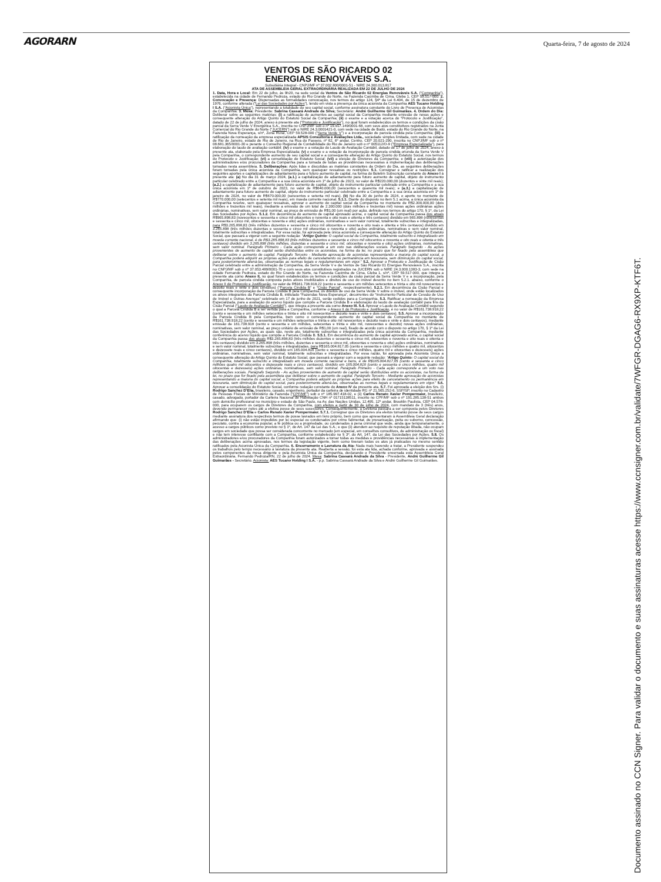AGORARN Quarta-feira, 7 de agosto de 2024
VENTOS DE SÃO RICARDO 02
ENERGIAS RENOVÁVEIS S.A.
Subsidiária Integral - CNPJ/MF nº 37.002.800/0001-51 - NIRE 24.300.013.817
ATA DE ASSEMBLEIA GERAL EXTRAORDINÁRIA REALIZADA EM 22 DE JULHO DE 2024
1. Data, Hora e Local: Em 22 de julho, às 9h20, na sede social da Ventos de São Ricardo 02 Energias Renováveis S.A. (“Companhia”), estabelecida na cidade de Fernando Pedroza, estado do Rio Grande do Norte, na Fazenda Cacimba de Cima, Gleba 1, CEP 59.517-000. 2. Convocação e Presença: Dispensadas as formalidades convocação, nos termos do artigo 124, §4º da Lei 6.404, de 15 de dezembro de 1976, conforme alterada (“Lei das Sociedades por Ações”), tendo em vista a presença da única acionista da Companhia AES Tucano Holding I S.A. (“Acionista Única”), representando a totalidade do seu capital social, conforme assinatura constante do Livro de Presença de Acionistas da Companhia. 3. Mesa: Presidente: Sabrina Cassará Andrade da Silva; Secretário: André Guilherme Gil Guimarães. 4. Ordem do Dia: Deliberar sobre as seguintes matérias: (i) a ratificação de aumentos ao capital social da Companhia mediante emissão de novas ações e consequente alteração do Artigo Quinto do Estatuto Social da Companhia; (ii) o exame e a votação acerca do “Protocolo e Justificação”, datado de 22 de julho de 2024, anexo à presente ata (“Protocolo e Justificação”), no qual foram estabelecidos os termos e condições da cisão parcial da Serra Verde V Energética S.A., inscrita no CNPJ/MF sob o nº 19.917.149/0001-68, com seus atos constitutivos registrados na Junta Comercial do Rio Grande do Norte (“JUCERN”) sob o NIRE 24.3.0001421-0, com sede na cidade de Bodó, estado do Rio Grande do Norte, na Fazenda Nova Esperança, s/nº, Zona Rural, CEP 59.528-000 (“Serra Verde V”) e a incorporação de parcela cindida pela Companhia; (iii) a ratificação da nomeação da empresa especializada APSIS Consultoria e Avaliações Ltda., sociedade simples limitada, com sede na cidade de Rio de Janeiro, estado de Rio de Janeiro, na Rua do Passeio, nº 62, 6º andar, Centro, CEP 20.021-290, inscrita no CNPJ/MF sob o nº 08.681.365/0001-30 e perante o Conselho Regional de Contabilidade do Rio de Janeiro sob o nº 005112/O-9 (“Empresa Especializada”), para elaboração do laudo de avaliação contábil; (iv) o exame e a votação do Laudo de Avaliação Contábil, datado de 17 de julho de 2024, anexo à presente ata, elaborado pela Empresa Especializada; (v) o exame e a votação da incorporação de parcela cindida oriunda da Serra Verde V pela Companhia, o correspondente aumento de seu capital social e a consequente alteração do Artigo Quinto do Estatuto Social, nos termos do Protocolo e Justificação; (vi) a consolidação do Estatuto Social; (vii) a eleição de Diretores da Companhia; e (viii) a autorização dos administradores e/ou procuradores da Companhia para a tomada de todas as providências necessárias à implementação das deliberações tomadas nesta assembleia. 5. Deliberações: Após lidas e discutidas as matérias constantes da Ordem do Dia, as seguintes deliberações foram tomadas pela única acionista da Companhia, sem quaisquer ressalvas ou restrições: 5.1. Consignar e ratificar a realização dos seguintes aportes e capitalizações de adiantamento para o futuro aumento de capital, na forma do Boletim Subscrição constante do Anexo I à presente ata: (a) No dia 31 de março 2024, (a.1.) a capitalização de adiantamento para futuro aumento de capital, objeto do instrumento particular celebrado entre a Companhia e a sua única acionista em 1º de julho de 2023, no valor de R$220.000,00 (duzentos e vinte mil reais); (a.2.) a capitalização de adiantamento para futuro aumento de capital, objeto do instrumento particular celebrado entre a Companhia e a sua única acionista em 1º de outubro de 2023, no valor de R$640.000,00 (seiscentos e quarenta mil reais); e (a.3.) a capitalização de adiantamento para futuro aumento de capital, objeto do instrumento particular celebrado entre a Companhia e a sua única acionista em 1º de janeiro de 2024, no valor de R$670.000,00 (seiscentos e setenta mil reais). (b) No dia 30 de junho de 2024, o aporte no montante de R$770.000,00 (setecentos e setenta mil reais), em moeda corrente nacional. 5.1.1. Diante do disposto no item 5.1 acima, a única acionista da Companhia resolve, sem quaisquer ressalvas, aprovar o aumento do capital social da Companhia no montante de R$2.300.000,00 (dois milhões e trezentos mil reais), mediante a emissão de um total de 2.300.000 (dois milhões e trezentas mil) novas ações ordinárias ações ordinárias, nominativas, sem valor nominal, ao preço de emissão de R$1,00 (um real) por ação, definido nos termos do artigo 170, § 1º, da Lei das Sociedades por Ações. 5.1.2. Em decorrência do aumento de capital aprovado acima, o capital social da Companhia passa dos atuais R$965.898,83 (novecentos e sessenta e cinco mil oitocentos e noventa e oito reais e oitenta e três centavos) dividido em 965.898 (novecentas e sessenta e cinco mil, oitocentas e noventa e oito) ações ordinárias, nominativas e sem valor nominal, totalmente subscritas e integralizadas, para R$3.265.898,83 (três milhões duzentos e sessenta e cinco mil oitocentos e noventa e oito reais e oitenta e três centavos) dividido em 3.265.898 (três milhões duzentas e sessenta e cinco mil oitocentas e noventa e oito) ações ordinárias, nominativas e sem valor nominal, totalmente subscritas e integralizadas. Por essa razão, foi aprovada pela única acionista a consequente alteração do Artigo Quinto do Estatuto Social, que passará a vigorar com a seguinte redação: “Artigo Quinto: O capital social da Companhia, totalmente subscrito e integralizado em moeda corrente nacional, é de R$3.265.898,83 (três milhões duzentos e sessenta e cinco mil oitocentos e noventa e oito reais e oitenta e três centavos) dividido em 3.265.898 (três milhões, duzentas e sessenta e cinco mil, oitocentas e noventa e oito) ações ordinárias, nominativas, sem valor nominal. Parágrafo Primeiro - Cada ação corresponde a um voto nas deliberações sociais. Parágrafo Segundo - As ações provenientes de aumento de capital serão distribuídas entre os acionistas, na forma da lei, no prazo que for fixado pela assembleia que deliberar sobre o aumento de capital. Parágrafo Terceiro - Mediante aprovação de acionistas representando a maioria do capital social, a Companhia poderá adquirir as próprias ações para efeito de cancelamento ou permanência em tesouraria, sem diminuição do capital social, para posteriormente aliená-las, observadas as normas legais e regulamentares em vigor.” 5.2. Aprovar o Protocolo e Justificação de Cisão Parcial celebrado entre a administração da Companhia, da Serra Verde V e da Ventos de São Ricardo 01 Energias Renováveis S.A., inscrita no CNPJ/MF sob o nº 37.053.489/0001-70 e com seus atos constitutivos registrados na JUCERN sob o NIRE 24.3.000.1383-3, com sede na cidade Fernando Pedroza, estado do Rio Grande do Norte, na Fazenda Cacimba de Cima, Gleba 1, s/nº, CEP 59.517-000, que integra a presente ata como Anexo II, no qual foram estabelecidos os termos e condições da cisão parcial da Serra Verde V e a incorporação, pela Companhia, de parcela cindida composta pelos ativos imobilizados e direitos de uso do imóvel descrito no item 5.2.1. abaixo, conforme o Anexo II do Protocolo e Justificação, no valor de R$161.738.918,22 (cento e sessenta e um milhões setecentos e trinta e oito mil novecentos e dezoito reais e vinte e dois centavos) (“Parcela Cindida B” e “Cisão Parcial”, respectivamente). 5.2.1. Em decorrência da Cisão Parcial e consequente incorporação da Parcela Cindida B pela Companhia, os direitos de uso da Serra Verde V sobre o imóvel, onde estão localizados os ativos integrantes da Parcela Cindida B, intitulado “Fazendas Nova Esperança”, decorrentes do “Instrumento Particular de Cessão de Uso de Imóvel e Outras Avenças” celebrado em 17 de junho de 2021, serão cedidos para a Companhia. 5.3. Ratificar a nomeação da Empresa Especializada, para a avaliação do acervo líquido que compõe a Parcela Cindida B e elaboração do laudo de avaliação contábil para fins da Cisão Parcial (“Laudo de Avaliação Contábil”), que integra a presente ata como Anexo III. 5.4. Aprovar o Laudo de Avaliação Contábil segundo o qual a Parcela Cindida B a ser vertida para a Companhia, conforme o Anexo II do Protocolo e Justificação, é no valor de R$161.738.918,22 (cento e sessenta e um milhões setecentos e trinta e oito mil novecentos e dezoito reais e vinte e dois centavos). 5.5. Aprovar a incorporação da Parcela Cindida B pela Companhia, bem como o correspondente aumento do capital social da Companhia no montante de R$161.738.918,22 (cento e sessenta e um milhões setecentos e trinta e oito mil novecentos e dezoito reais e vinte e dois centavos), mediante emissão de 161.738.918 (cento e sessenta e um milhões, setecentas e trinta e oito mil, novecentas e dezoito) novas ações ordinárias, nominativas, sem valor nominal, ao preço unitário de emissão de R$1,00 (um real), fixado de acordo com o disposto no artigo 170, § 1º da Lei das Sociedades por Ações, as quais são, neste ato, totalmente subscritas e integralizadas pela única acionista da Companhia, mediante conferência do acervo líquido que compõe a Parcela Cindida B. 5.5.1. Em decorrência do aumento de capital aprovado acima, o capital social da Companhia passa dos atuais R$3.265.898,83 (três milhões duzentos e sessenta e cinco mil, oitocentos e noventa e oito reais e oitenta e três centavos) dividido em 3.265.898 (três milhões, duzentas e sessenta e cinco mil, oitocentas e noventa e oito) ações ordinárias, nominativas e sem valor nominal, totalmente subscritas e integralizadas, para R$165.004.817,05 (cento e sessenta e cinco milhões e quatro mil, oitocentos e dezessete reais e cinco centavos), dividido em 165.004.816 (cento e sessenta e cinco milhões, quatro mil e oitocentas e dezesseis) ações ordinárias, nominativas, sem valor nominal, totalmente subscritas e integralizadas. Por essa razão, foi aprovada pela Acionista Única a consequente alteração do Artigo Quinto do Estatuto Social, que passará a vigorar com a seguinte redação: “Artigo Quinto: O capital social da Companhia, totalmente subscrito e integralizado em moeda corrente nacional e bens, é de R$165.004.817,05 (cento e sessenta e cinco milhões quatro mil oitocentos e dezessete reais e cinco centavos), dividido em 165.004.816 (cento e sessenta e cinco milhões, quatro mil oitocentas e dezesseis) ações ordinárias, nominativas, sem valor nominal. Parágrafo Primeiro - Cada ação corresponde a um voto nas deliberações sociais. Parágrafo Segundo - As ações provenientes de aumento de capital serão distribuídas entre os acionistas, na forma da lei, no prazo que for fixado pela assembleia que deliberar sobre o aumento de capital. Parágrafo Terceiro - Mediante aprovação de acionistas representando a maioria do capital social, a Companhia poderá adquirir as próprias ações para efeito de cancelamento ou permanência em tesouraria, sem diminuição do capital social, para posteriormente aliená-las, observadas as normas legais e regulamentares em vigor.” 5.6. Aprovar a consolidação do Estatuto Social, conforme redação constante do Anexo IV da presente ata. 5.7. Foi aprovada a eleição dos Srs. (i) Rodrigo Sanchez D’Elia, brasileiro, casado, engenheiro, portador da carteira de identidade RG nº 21.565.252-6, SSP/SP, inscrito no Cadastro de Pessoas Físicas do Ministério da Fazenda (“CPF/MF”) sob o nº 185.997.418-02, e (ii) Carlos Renato Xavier Pompermaier, brasileiro, casado, advogado, portador da Carteira Nacional de Habilitação CNH nº 01715138511, inscrito no CPF/MF sob o nº 191.285.138-51 ambos com domicílio profissional no município e estado de São Paulo, na Av. das Nações Unidas, 12.495, 12º andar, Brooklin Paulista, CEP 04.578-000, para ocuparem os cargos de Diretores da Companhia, com efeitos a partir de 30 de julho de 2024, com mandato de 3 (três) anos, devendo permanecer neles até a efetiva posse de seus sucessores. Consequentemente, a Diretoria passará a ser composta pelos Diretores Rodrigo Sanchez D’Elia e Carlos Renato Xavier Pompermaier. 5.7.1. Consignar que os Diretores ora eleitos tomarão posse de seus cargos mediante assinatura dos respectivos termos de posse lavrados em livro próprio, bem como que apresentaram à Assembleia Geral declaração afirmando que: (i) não estão impedidos por lei especial ou condenados por crime falimentar, de prevaricação, peita ou suborno, concussão, peculato, contra a economia popular, a fé pública ou a propriedade, ou condenados à pena criminal que vede, ainda que temporariamente, o acesso a cargos públicos como previsto no § 1º, do Art. 147 da Lei das S.A.; e que (ii) atendem ao requisito de reputação ilibada, não ocupam cargos em sociedade que possa ser considerada concorrente no mercado (em especial, em conselhos consultivos, de administração ou fiscal) e não tem interesse conflitante com a Companhia, conforme estabelecido no § 3º, do Art. 147, da Lei das Sociedades por Ações. 5.8. Os administradores e/ou procuradores da Companhia foram autorizados a tomar todas as medidas e providências necessárias à implementação das deliberações acima aprovadas, nos termos da legislação vigente, bem como tiveram todos os atos já praticados no mesmo sentido ratificados pela Acionista Única da Companhia. 6. Encerramento e Lavratura da Ata: Nada mais havendo a tratar, a Presidente suspendeu os trabalhos pelo tempo necessário à lavratura da presente ata. Reaberta a sessão, foi esta ata lida, achada conforme, aprovada e assinada pelos componentes da mesa dirigente e pela Acionista Única da Companhia, declarando o Presidente encerrada esta Assembleia Geral Extraordinária. Fernando Pedroza/RN, 22 de julho de 2024. Mesa: Sabrina Cassará Andrade da Silva - Presidente, André Guilherme Gil Guimarães - Secretário. Acionista: AES Tucano Holding I S.A. - p.p. Sabrina Cassará Andrade da Silva e André Guilherme Gil Guimarães.
Documento assinado no CCN Signer. Para validar o documento e suas assinaturas acesse https://www.ccnsigner.com.br/validate/7WFGR-DGAG6-RX9XP-KTF6T.